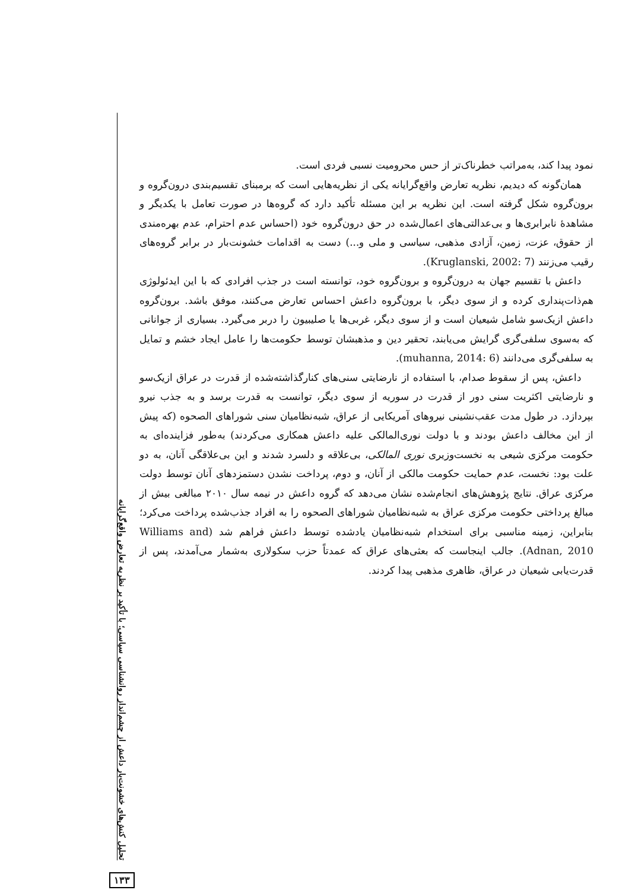نمود پیدا کند، به‌مراتب خطرناک‌تر از حس محرومیت نسبی فردی است.
همان‌گونه که دیدیم، نظریه تعارض واقع‌گرایانه یکی از نظریه‌هایی است که برمبنای تقسیم‌بندی درون‌گروه و برون‌گروه شکل گرفته است. این نظریه بر این مسئله تأکید دارد که گروه‌ها در صورت تعامل با یکدیگر و مشاهدهٔ نابرابری‌ها و بی‌عدالتی‌های اعمال‌شده در حق درون‌گروه خود (احساس عدم احترام، عدم بهره‌مندی از حقوق، عزت، زمین، آزادی مذهبی، سیاسی و ملی و...) دست به اقدامات خشونت‌بار در برابر گروه‌های رقیب می‌زنند (Kruglanski, 2002: 7).
داعش با تقسیم جهان به درون‌گروه و برون‌گروه خود، توانسته است در جذب افرادی که با این ایدئولوژی هم‌ذات‌پنداری کرده و از سوی دیگر، با برون‌گروه داعش احساس تعارض می‌کنند، موفق باشد. برون‌گروه داعش ازیک‌سو شامل شیعیان است و از سوی دیگر، غربی‌ها یا صلیبیون را دربر می‌گیرد. بسیاری از جوانانی که به‌سوی سلفی‌گری گرایش می‌یابند، تحقیر دین و مذهبشان توسط حکومت‌ها را عامل ایجاد خشم و تمایل به سلفی‌گری می‌دانند (muhanna, 2014: 6).
داعش، پس از سقوط صدام، با استفاده از نارضایتی سنی‌های کنارگذاشته‌شده از قدرت در عراق ازیک‌سو و نارضایتی اکثریت سنی دور از قدرت در سوریه از سوی دیگر، توانست به قدرت برسد و به جذب نیرو بپردازد. در طول مدت عقب‌نشینی نیروهای آمریکایی از عراق، شبه‌نظامیان سنی شوراهای الصحوه (که پیش از این مخالف داعش بودند و با دولت نوری‌المالکی علیه داعش همکاری می‌کردند) به‌طور فزاینده‌ای به حکومت مرکزی شیعی به نخست‌وزیری نوری المالکی، بی‌علاقه و دلسرد شدند و این بی‌علاقگی آنان، به دو علت بود: نخست، عدم حمایت حکومت مالکی از آنان، و دوم، پرداخت نشدن دستمزدهای آنان توسط دولت مرکزی عراق. نتایج پژوهش‌های انجام‌شده نشان می‌دهد که گروه داعش در نیمه سال ۲۰۱۰ مبالغی بیش از مبالغ پرداختی حکومت مرکزی عراق به شبه‌نظامیان شوراهای الصحوه را به افراد جذب‌شده پرداخت می‌کرد؛ بنابراین، زمینه مناسبی برای استخدام شبه‌نظامیان یادشده توسط داعش فراهم شد (Williams and Adnan, 2010). جالب اینجاست که بعثی‌های عراق که عمدتاً حزب سکولاری به‌شمار می‌آمدند، پس از قدرت‌یابی شیعیان در عراق، ظاهری مذهبی پیدا کردند.
تحلیل کنش‌های خشونت‌بار داعش از چشم‌انداز روانشناسی سیاسی؛ با تأکید بر نظریه تعارض واقع‌گرایانه
۱۳۳